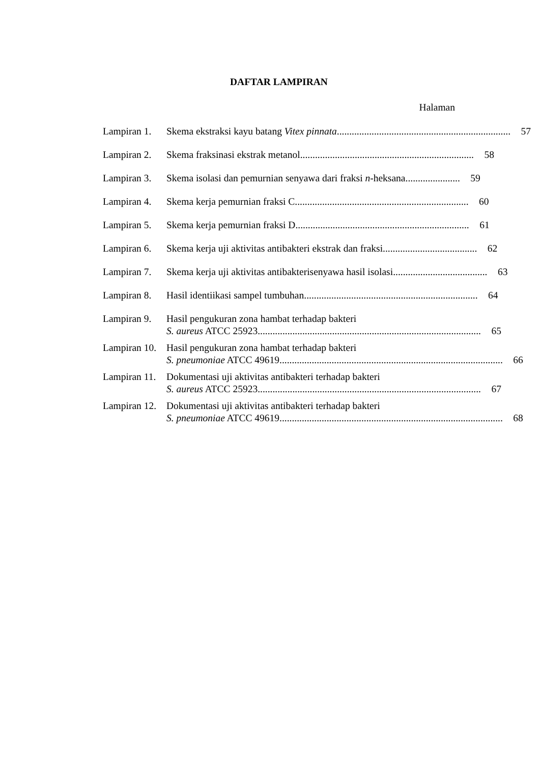DAFTAR LAMPIRAN
Halaman
Lampiran 1.
Skema ekstraksi kayu batang Vitex pinnata...................................................................... 57
Lampiran 2.
Skema fraksinasi ekstrak metanol...................................................................... 58
Lampiran 3.
Skema isolasi dan pemurnian senyawa dari fraksi n-heksana...................... 59
Lampiran 4.
Skema kerja pemurnian fraksi C...................................................................... 60
Lampiran 5.
Skema kerja pemurnian fraksi D...................................................................... 61
Lampiran 6.
Skema kerja uji aktivitas antibakteri ekstrak dan fraksi...................................... 62
Lampiran 7.
Skema kerja uji aktivitas antibakterisenyawa hasil isolasi...................................... 63
Lampiran 8.
Hasil identiikasi sampel tumbuhan...................................................................... 64
Lampiran 9.
Hasil pengukuran zona hambat terhadap bakteri
S. aureus ATCC 25923.......................................................................................... 65
Lampiran 10.
Hasil pengukuran zona hambat terhadap bakteri
S. pneumoniae ATCC 49619.......................................................................................... 66
Lampiran 11.
Dokumentasi uji aktivitas antibakteri terhadap bakteri
S. aureus ATCC 25923.......................................................................................... 67
Lampiran 12.
Dokumentasi uji aktivitas antibakteri terhadap bakteri
S. pneumoniae ATCC 49619.......................................................................................... 68